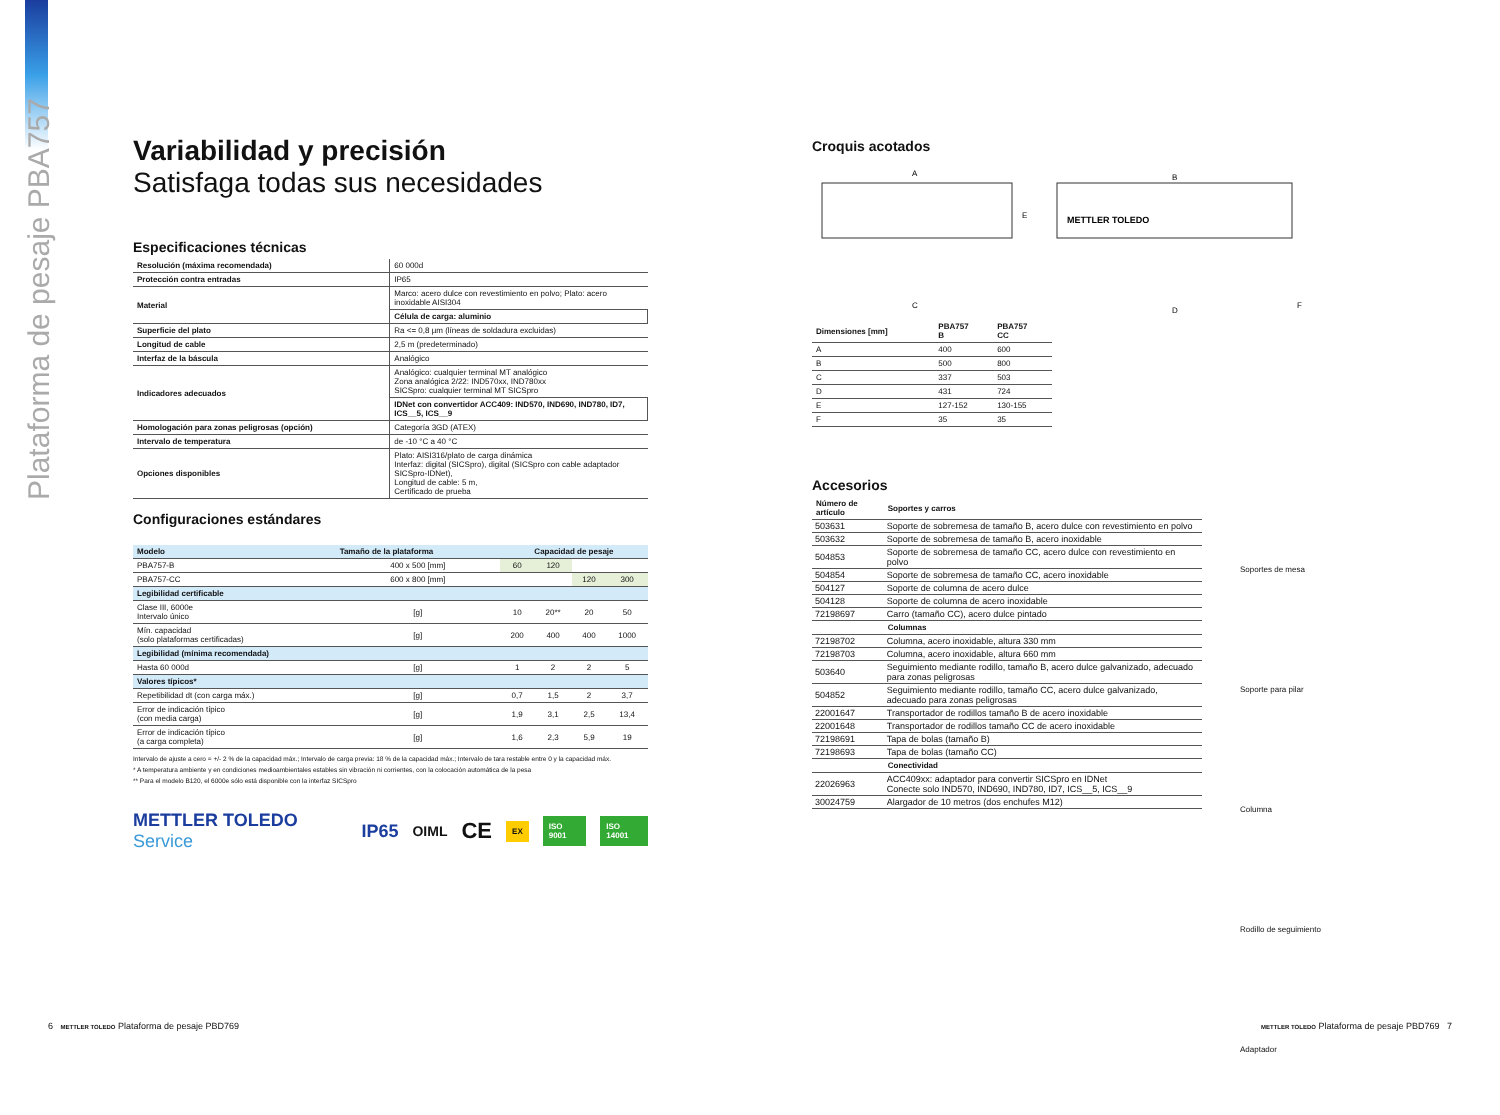Plataforma de pesaje PBA757
Variabilidad y precisión
Satisfaga todas sus necesidades
Especificaciones técnicas
| Resolución (máxima recomendada) | 60 000d |
| Protección contra entradas | IP65 |
| Material | Marco: acero dulce con revestimiento en polvo; Plato: acero inoxidable AISI304 |
| | Célula de carga: aluminio |
| Superficie del plato | Ra <= 0,8 µm (líneas de soldadura excluidas) |
| Longitud de cable | 2,5 m (predeterminado) |
| Interfaz de la báscula | Analógico |
| Indicadores adecuados | Analógico: cualquier terminal MT analógico Zona analógica 2/22: IND570xx, IND780xx SICSpro: cualquier terminal MT SICSpro |
| | IDNet con convertidor ACC409: IND570, IND690, IND780, ID7, ICS__5, ICS__9 |
| Homologación para zonas peligrosas (opción) | Categoría 3GD (ATEX) |
| Intervalo de temperatura | de -10 °C a 40 °C |
| Opciones disponibles | Plato: AISI316/plato de carga dinámica Interfaz: digital (SICSpro), digital (SICSpro con cable adaptador SICSpro-IDNet), Longitud de cable: 5 m, Certificado de prueba |
Configuraciones estándares
| Modelo | Tamaño de la plataforma | Capacidad de pesaje | | | |
| --- | --- | --- | --- | --- | --- |
| PBA757-B | 400 x 500 [mm] | 60 | 120 | | |
| PBA757-CC | 600 x 800 [mm] | | | 120 | 300 |
| Legibilidad certificable | | | | | |
| Clase III, 6000e Intervalo único | [g] | 10 | 20** | 20 | 50 |
| Mín. capacidad (solo plataformas certificadas) | [g] | 200 | 400 | 400 | 1000 |
| Legibilidad (mínima recomendada) | | | | | |
| Hasta 60 000d | [g] | 1 | 2 | 2 | 5 |
| Valores típicos* | | | | | |
| Repetibilidad dt (con carga máx.) | [g] | 0,7 | 1,5 | 2 | 3,7 |
| Error de indicación típico (con media carga) | [g] | 1,9 | 3,1 | 2,5 | 13,4 |
| Error de indicación típico (a carga completa) | [g] | 1,6 | 2,3 | 5,9 | 19 |
Intervalo de ajuste a cero = +/- 2 % de la capacidad máx.; Intervalo de carga previa: 18 % de la capacidad máx.; Intervalo de tara restable entre 0 y la capacidad máx.
* A temperatura ambiente y en condiciones medioambientales estables sin vibración ni corrientes, con la colocación automática de la pesa
** Para el modelo B120, el 6000e sólo está disponible con la interfaz SICSpro
METTLER TOLEDO Service IP65 OIML CE EX ISO 9001 ISO 14001
Croquis acotados
A
B
C
D
METTLER TOLEDO
E
F
| Dimensiones [mm] | PBA757 B | PBA757 CC |
| --- | --- | --- |
| A | 400 | 600 |
| B | 500 | 800 |
| C | 337 | 503 |
| D | 431 | 724 |
| E | 127-152 | 130-155 |
| F | 35 | 35 |
Accesorios
| Número de artículo | Soportes y carros |
| --- | --- |
| 503631 | Soporte de sobremesa de tamaño B, acero dulce con revestimiento en polvo |
| 503632 | Soporte de sobremesa de tamaño B, acero inoxidable |
| 504853 | Soporte de sobremesa de tamaño CC, acero dulce con revestimiento en polvo |
| 504854 | Soporte de sobremesa de tamaño CC, acero inoxidable |
| 504127 | Soporte de columna de acero dulce |
| 504128 | Soporte de columna de acero inoxidable |
| 72198697 | Carro (tamaño CC), acero dulce pintado |
| | Columnas |
| 72198702 | Columna, acero inoxidable, altura 330 mm |
| 72198703 | Columna, acero inoxidable, altura 660 mm |
| 503640 | Seguimiento mediante rodillo, tamaño B, acero dulce galvanizado, adecuado para zonas peligrosas |
| 504852 | Seguimiento mediante rodillo, tamaño CC, acero dulce galvanizado, adecuado para zonas peligrosas |
| 22001647 | Transportador de rodillos tamaño B de acero inoxidable |
| 22001648 | Transportador de rodillos tamaño CC de acero inoxidable |
| 72198691 | Tapa de bolas (tamaño B) |
| 72198693 | Tapa de bolas (tamaño CC) |
| | Conectividad |
| 22026963 | ACC409xx: adaptador para convertir SICSpro en IDNet Conecte solo IND570, IND690, IND780, ID7, ICS__5, ICS__9 |
| 30024759 | Alargador de 10 metros (dos enchufes M12) |
Soportes de mesa
Soporte para pilar
Columna
Rodillo de seguimiento
Adaptador
6 METTLER TOLEDO Plataforma de pesaje PBD769
METTLER TOLEDO Plataforma de pesaje PBD769 7